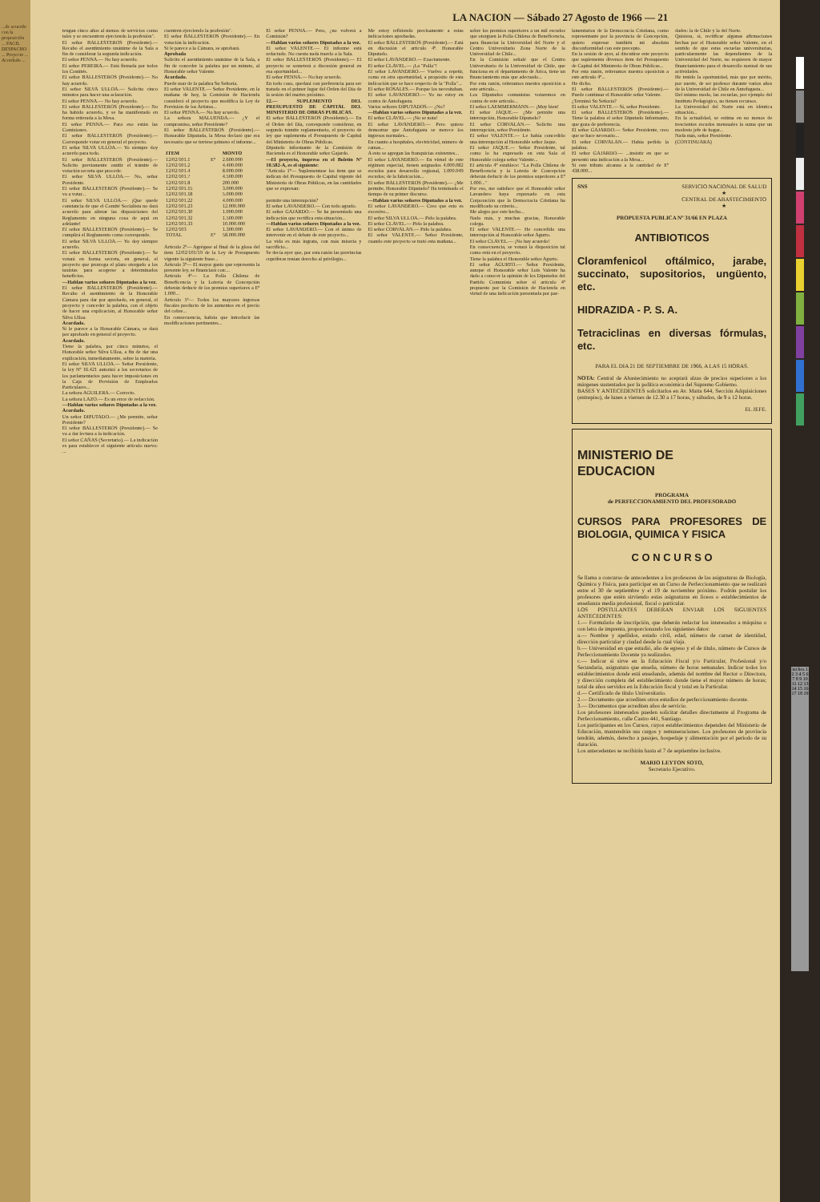...de acuerdo con la proposición ... FACIL DESPACHO ... Proyecto ... Acordado ...
LA NACION — Sábado 27 Agosto de 1966 — 21
tengan cinco años al menos de servicios como tales y se encuentren ejerciendo la profesión".
El señor BALLESTEROS (Presidente).— Recabo el asentimiento unánime de la Sala a fin de considerar la segunda indicación.
El señor PENNA.— No hay acuerdo.
El señor PEREIRA.— Está firmada por todos los Comités.
El señor BALLESTEROS (Presidente).— No hay acuerdo.
El señor SILVA ULLOA.— Solicito cinco minutos para hacer una aclaración.
El señor PENNA.— No hay acuerdo.
El señor BALLESTEROS (Presidente).— No ha habido acuerdo, y se ha manifestado en forma reiterada a la Mesa.
El señor PENNA.— Para eso están las Comisiones.
El señor BALLESTEROS (Presidente).— Corresponde votar en general el proyecto.
El señor SILVA ULLOA.— Yo siempre doy acuerdo para todo.
El señor BALLESTEROS (Presidente).— Solicito previamente omitir el trámite de votación secreta que procede.
El señor SILVA ULLOA.— No, señor Presidente.
El señor BALLESTEROS (Presidente).— Se va a votar...
El señor SILVA ULLOA.— ¡Que quede constancia de que el Comité Socialista no dará acuerdo para alterar las disposiciones del Reglamento en ninguna cosa de aquí en adelante!
El señor BALLESTEROS (Presidente).— Se cumplirá el Reglamento como corresponde.
El señor SILVA ULLOA.— Yo doy siempre acuerdo.
El señor BALLESTEROS (Presidente).— Se votará en forma secreta, en general, el proyecto que prorroga el plazo otorgado a los taxistas para acogerse a determinados beneficios.
—Hablan varios señores Diputados a la vez.
El señor BALLESTEROS (Presidente).— Recabo el asentimiento de la Honorable Cámara para dar por aprobado, en general, el proyecto y conceder la palabra, con el objeto de hacer una explicación, al Honorable señor Silva Ulloa.
Acordado.
Si le parece a la Honorable Cámara, se dará por aprobado en general el proyecto.
Acordado.
Tiene la palabra, por cinco minutos, el Honorable señor Silva Ulloa, a fin de dar una explicación, inmediatamente, sobre la materia.
El señor SILVA ULLOA.— Señor Presidente, la ley Nº 16.421 autorizó a los secretarios de los parlamentarios para hacer imposiciones en la Caja de Previsión de Empleados Particulares...
La señora AGUILERA.— Correcto.
La señora LAZO.— Es un error de redacción.
—Hablan varios señores Diputados a la vez.
Acordado.
Un señor DIPUTADO.— ¿Me permite, señor Presidente?
El señor BALLESTEROS (Presidente).— Se va a dar lectura a la indicación.
El señor CAÑAS (Secretario).— La indicación es para establecer el siguiente artículo nuevo: ...
cuentren ejerciendo la profesión".
El señor BALLESTEROS (Presidente).— En votación la indicación.
Si le parece a la Cámara, se aprobará.
Aprobada
Solicito el asentimiento unánime de la Sala, a fin de conceder la palabra por un minuto, al Honorable señor Valente.
Acordado.
Puede usar de la palabra Su Señoría.
El señor VALENTE.— Señor Presidente, en la mañana de hoy, la Comisión de Hacienda consideró el proyecto que modifica la Ley de Previsión de los Artistas...
El señor PENNA.— No hay acuerdo.
La señora MALUENDA.— ¿Y el compromiso, señor Presidente?
El señor BALLESTEROS (Presidente).— Honorable Diputada, la Mesa declaró que era necesario que se tuviese primero el informe...
| ITEM | | MONTO |
| --- | --- | --- |
| 12/02/101.1 | Eº | 2.600.000 |
| 12/02/101.2 | | 4.400.000 |
| 12/02/101.4 | | 8.000.000 |
| 12/02/101.7 | | 4.500.000 |
| 12/02/101.8 | | 200.000 |
| 12/02/101.15 | | 3.000.000 |
| 12/02/101.18 | | 5.000.000 |
| 12/02/101.22 | | 4.000.000 |
| 12/02/101.23 | | 12.000.000 |
| 12/02/101.30 | | 1.000.000 |
| 12/02/101.32 | | 1.500.000 |
| 12/02/101.33 | | 10.000.000 |
| 12/02/103 | | 1.300.000 |
| TOTAL | Eº | 58.000.000 |
Artículo 2º— Agrégase al final de la glosa del ítem 12/02/101/19 de la Ley de Presupuesto vigente la siguiente frase...
Artículo 3º— El mayor gasto que representa la presente ley, se financiará con:...
Artículo 4º— La Polla Chilena de Beneficencia y la Lotería de Concepción deberán deducir de los premios superiores a Eº 1.000...
Artículo 5º— Todos los mayores ingresos fiscales producto de los aumentos en el precio del cobre...
En consecuencia, habría que introducir las modificaciones pertinentes...
El señor PENNA.— Pero, ¿no volverá a Comisión?
—Hablan varios señores Diputados a la vez.
El señor VALENTE.— El informe está redactado. No cuesta nada traerlo a la Sala.
El señor BALLESTEROS (Presidente).— El proyecto se someterá a discusión general en esa oportunidad...
El señor PENNA.— No hay acuerdo.
En todo caso, quedará con preferencia para ser tratado en el primer lugar del Orden del Día de la sesión del martes próximo.
12.— SUPLEMENTO DEL PRESUPUESTO DE CAPITAL DEL MINISTERIO DE OBRAS PUBLICAS.
El señor BALLESTEROS (Presidente).— En el Orden del Día, corresponde considerar, en segundo trámite reglamentario, el proyecto de ley que suplementa el Presupuesto de Capital del Ministerio de Obras Públicas.
Diputado informante de la Comisión de Hacienda es el Honorable señor Gajardo.
—El proyecto, impreso en el Boletín Nº 10.582-A, es el siguiente:
"Artículo 1º— Suplementase los ítem que se indican del Presupuesto de Capital vigente del Ministerio de Obras Públicas, en las cantidades que se expresan:
permite una interrupción?
El señor LAVANDERO.— Con todo agrado.
El señor GAJARDO.— Se ha presentado una indicación que rectifica esta situación...
—Hablan varios señores Diputados a la vez.
El señor LAVANDERO.— Con el ánimo de intervenir en el debate de este proyecto...
La vida es más ingrata, con más miseria y sacrificio...
Se decía ayer que, por esta razón las provincias cupríferas tenían derecho al privilegio...
Me estoy refiriendo precisamente a estas indicaciones aprobadas.
El señor BALLESTEROS (Presidente).— Está en discusión el artículo 4º. Honorable Diputado.
El señor LAVANDERO.— Exactamente.
El señor CLAVEL.— ¡La "Polla"!
El señor LAVANDERO.— Vuelvo a repetir, como en otra oportunidad, a propósito de esta indicación que se hace respecto de la "Polla"...
El señor ROSALES.— Porque los necesitaban.
El señor LAVANDERO.— Yo no estoy en contra de Antofagasta.
Varios señores DIPUTADOS.— ¿No?
—Hablan varios señores Diputados a la vez.
El señor CLAVEL.— ¡No se nota!
El señor LAVANDERO.— Pero quiero demostrar que Antofagasta se merece los ingresos normales...
En cuanto a hospitales, electricidad, número de camas...
A esto se agregan las franquicias existentes...
El señor LAVANDERO.— En virtud de este régimen especial, tienen asignados 4.000.082 escudos para desarrollo regional, 1.000.049 escudos; de la fabricación...
El señor BALLESTEROS (Presidente).— ¿Me permite, Honorable Diputado? Ha terminado el tiempo de su primer discurso.
—Hablan varios señores Diputados a la vez.
El señor LAVANDERO.— Creo que esto es excesivo...
El señor SILVA ULLOA.— Pido la palabra.
El señor CLAVEL.— Pido la palabra.
El señor CORVALAN.— Pido la palabra.
El señor VALENTE.— Señor Presidente, cuando este proyecto se trató esta mañana...
sobre los premios superiores a un mil escudos que otorguen la Polla Chilena de Beneficencia, para financiar la Universidad del Norte y el Centro Universitario Zona Norte de la Universidad de Chile...
En la Comisión señalé que el Centro Universitario de la Universidad de Chile, que funciona en el departamento de Arica, tiene un financiamiento más que adecuado...
Por esta razón, reiteramos nuestra oposición a este artículo...
Los Diputados comunistas votaremos en contra de este artículo...
El señor LAEMMERMANN.— ¡Muy bien!
El señor JAQUE.— ¿Me permite una interrupción, Honorable Diputado?
El señor CORVALAN.— Solicito una interrupción, señor Presidente.
El señor VALENTE.— Le había concedido una interrupción al Honorable señor Jaque.
El señor JAQUE.— Señor Presidente, tal como lo ha expresado en esta Sala el Honorable colega señor Valente...
El artículo 4º establece: "La Polla Chilena de Beneficencia y la Lotería de Concepción deberán deducir de los premios superiores a Eº 1.000..."
Por eso, me satisface que el Honorable señor Lavandero haya expresado en esta Corporación que la Democracia Cristiana ha modificado su criterio...
Me alegro por este hecho...
Nada más, y muchas gracias, Honorable colega.
El señor VALENTE.— He concedido una interrupción al Honorable señor Agurto.
El señor CLAVEL.— ¡No hay acuerdo!
En consecuencia, se votará la disposición tal como está en el proyecto.
Tiene la palabra el Honorable señor Agurto.
El señor AGURTO.— Señor Presidente, aunque el Honorable señor Luis Valente ha dado a conocer la opinión de los Diputados del Partido Comunista sobre el artículo 4º propuesto por la Comisión de Hacienda en virtud de una indicación presentada por par-
lamentarios de la Democracia Cristiana, como representante por la provincia de Concepción, quiero expresar también mi absoluta disconformidad con este precepto.
En la sesión de ayer, al discutirse este proyecto que suplementa diversos ítem del Presupuesto de Capital del Ministerio de Obras Públicas...
Por esta razón, reiteramos nuestra oposición a este artículo 4º...
He dicho.
El señor BALLESTEROS (Presidente).— Puede continuar el Honorable señor Valente.
¿Terminó Su Señoría?
El señor VALENTE.— Sí, señor Presidente.
El señor BALLESTEROS (Presidente).— Tiene la palabra el señor Diputado Informante, que goza de preferencia.
El señor GAJARDO.— Señor Presidente, creo que se hace necesario...
El señor CORVALAN.— Había pedido la palabra.
El señor GAJARDO.— ...insistir en que se presentó una indicación a la Mesa...
Si este tributo alcanza a la cantidad de Eº 438.000...
dades: la de Chile y la del Norte.
Quisiera, sí, rectificar algunas afirmaciones hechas por el Honorable señor Valente, en el sentido de que estas escuelas universitarias, particularmente las dependientes de la Universidad del Norte, no requieren de mayor financiamiento para el desarrollo normal de sus actividades.
He tenido la oportunidad, más que por mérito, por suerte, de ser profesor durante varios años de la Universidad de Chile en Antofagasta...
Del mismo modo, las escuelas, por ejemplo del Instituto Pedagógico, no tienen recursos.
La Universidad del Norte está en idéntica situación...
En la actualidad, se estima en no menos de trescientos escudos mensuales la suma que un modesto jefe de hogar...
Nada más, señor Presidente.
(CONTINUARA)
SNS SERVICIO NACIONAL DE SALUD
★
CENTRAL DE ABASTECIMIENTO
★
PROPUESTA PUBLICA Nº 31/66 EN PLAZA
ANTIBIOTICOS
Cloramfenicol oftálmico, jarabe, succinato, supositorios, ungüento, etc.
HIDRAZIDA - P. S. A.
Tetraciclinas en diversas fórmulas, etc.
PARA EL DIA 21 DE SEPTIEMBRE DE 1966, A LAS 15 HORAS.
NOTA: Central de Abastecimiento no aceptará alzas de precios superiores a los márgenes sustentados por la política económica del Supremo Gobierno.
BASES Y ANTECEDENTES solicitarlos en Av. Matta 644, Sección Adquisiciones (entrepiso), de lunes a viernes de 12.30 a 17 horas, y sábados, de 9 a 12 horas.
EL JEFE.
MINISTERIO DE
EDUCACION
PROGRAMA
de PERFECCIONAMIENTO DEL PROFESORADO
CURSOS PARA PROFESORES DE BIOLOGIA, QUIMICA Y FISICA
C O N C U R S O
Se llama a concurso de antecedentes a los profesores de las asignaturas de Biología, Química y Física, para participar en un Curso de Perfeccionamiento que se realizará entre el 30 de septiembre y el 19 de noviembre próximo. Podrán postular los profesores que estén sirviendo estas asignaturas en liceos o establecimientos de enseñanza media profesional, fiscal o particular.
LOS POSTULANTES DEBERAN ENVIAR LOS SIGUIENTES ANTECEDENTES:
1.— Formulario de inscripción, que deberán redactar los interesados a máquina o con letra de imprenta, proporcionando los siguientes datos:
a.— Nombre y apellidos, estado civil, edad, número de carnet de identidad, dirección particular y ciudad desde la cual viaja.
b.— Universidad en que estudió, año de egreso y el de título, número de Cursos de Perfeccionamiento Docente ya realizados.
c.— Indicar si sirve en la Educación Fiscal y/o Particular, Profesional y/o Secundaria, asignatura que enseña, número de horas semanales. Indicar todos los establecimientos donde está enseñando, además del nombre del Rector o Directora, y dirección completa del establecimiento donde tiene el mayor número de horas; total de años servidos en la Educación fiscal y total en la Particular.
d.— Certificado de título Universitario.
2.— Documento que acrediten otros estudios de perfeccionamiento docente.
3.— Documentos que acrediten años de servicio.
Los profesores interesados pueden solicitar detalles directamente al Programa de Perfeccionamiento, calle Castro 441, Santiago.
Los participantes en los Cursos, cuyos establecimientos dependen del Ministerio de Educación, mantendrán sus cargos y remuneraciones. Los profesores de provincia tendrán, además, derecho a pasajes, hospedaje y alimentación por el período de su duración.
Los antecedentes se recibirán hasta el 7 de septiembre inclusive.
MARIO LEYTON SOTO,
Secretario Ejecutivo.
inches 1 2 3 4 5 6 7 8 9 10 11 12 13 14 15 16 17 18 19